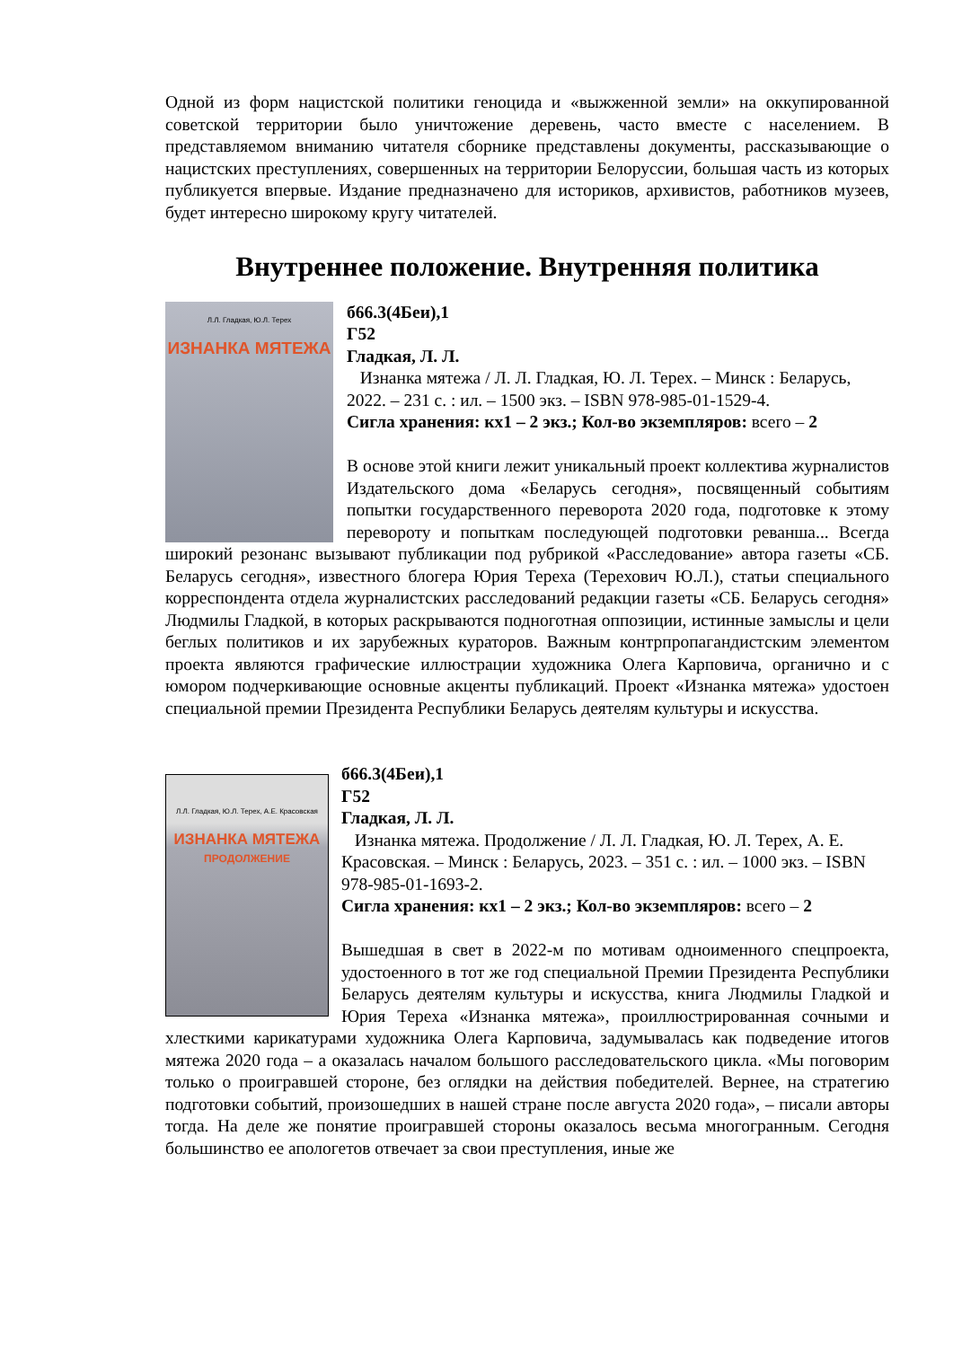Одной из форм нацистской политики геноцида и «выжженной земли» на оккупированной советской территории было уничтожение деревень, часто вместе с населением. В представляемом вниманию читателя сборнике представлены документы, рассказывающие о нацистских преступлениях, совершенных на территории Белоруссии, большая часть из которых публикуется впервые. Издание предназначено для историков, архивистов, работников музеев, будет интересно широкому кругу читателей.
Внутреннее положение. Внутренняя политика
Л.Л. Гладкая, Ю.Л. Терех
ИЗНАНКА МЯТЕЖА
б66.3(4Беи),1
Г52
Гладкая, Л. Л.
Изнанка мятежа / Л. Л. Гладкая, Ю. Л. Терех. – Минск : Беларусь, 2022. – 231 с. : ил. – 1500 экз. – ISBN 978-985-01-1529-4.
Сигла хранения: кх1 – 2 экз.; Кол-во экземпляров: всего – 2
В основе этой книги лежит уникальный проект коллектива журналистов Издательского дома «Беларусь сегодня», посвященный событиям попытки государственного переворота 2020 года, подготовке к этому перевороту и попыткам последующей подготовки реванша... Всегда широкий резонанс вызывают публикации под рубрикой «Расследование» автора газеты «СБ. Беларусь сегодня», известного блогера Юрия Тереха (Терехович Ю.Л.), статьи специального корреспондента отдела журналистских расследований редакции газеты «СБ. Беларусь сегодня» Людмилы Гладкой, в которых раскрываются подноготная оппозиции, истинные замыслы и цели беглых политиков и их зарубежных кураторов. Важным контрпропагандистским элементом проекта являются графические иллюстрации художника Олега Карповича, органично и с юмором подчеркивающие основные акценты публикаций. Проект «Изнанка мятежа» удостоен специальной премии Президента Республики Беларусь деятелям культуры и искусства.
Л.Л. Гладкая, Ю.Л. Терех, А.Е. Красовская
ИЗНАНКА МЯТЕЖА
ПРОДОЛЖЕНИЕ
б66.3(4Беи),1
Г52
Гладкая, Л. Л.
Изнанка мятежа. Продолжение / Л. Л. Гладкая, Ю. Л. Терех, А. Е. Красовская. – Минск : Беларусь, 2023. – 351 с. : ил. – 1000 экз. – ISBN 978-985-01-1693-2.
Сигла хранения: кх1 – 2 экз.; Кол-во экземпляров: всего – 2
Вышедшая в свет в 2022-м по мотивам одноименного спецпроекта, удостоенного в тот же год специальной Премии Президента Республики Беларусь деятелям культуры и искусства, книга Людмилы Гладкой и Юрия Тереха «Изнанка мятежа», проиллюстрированная сочными и хлесткими карикатурами художника Олега Карповича, задумывалась как подведение итогов мятежа 2020 года – а оказалась началом большого расследовательского цикла. «Мы поговорим только о проигравшей стороне, без оглядки на действия победителей. Вернее, на стратегию подготовки событий, произошедших в нашей стране после августа 2020 года», – писали авторы тогда. На деле же понятие проигравшей стороны оказалось весьма многогранным. Сегодня большинство ее апологетов отвечает за свои преступления, иные же